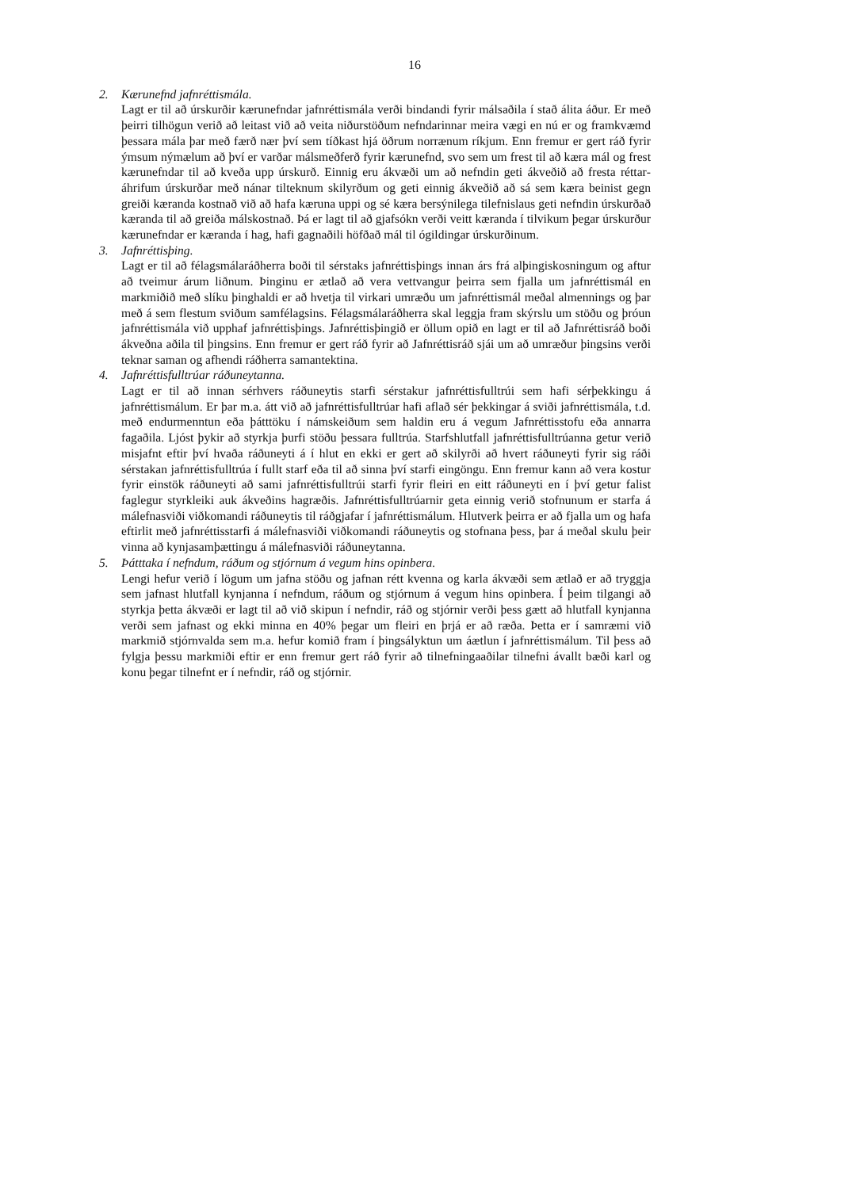16
2. Kærunefnd jafnréttismála.
Lagt er til að úrskurðir kærunefndar jafnréttismála verði bindandi fyrir málsaðila í stað álita áður. Er með þeirri tilhögun verið að leitast við að veita niðurstöðum nefndarinnar meira vægi en nú er og framkvæmd þessara mála þar með færð nær því sem tíðkast hjá öðrum norrænum ríkjum. Enn fremur er gert ráð fyrir ýmsum nýmælum að því er varðar málsmeðferð fyrir kærunefnd, svo sem um frest til að kæra mál og frest kærunefndar til að kveða upp úrskurð. Einnig eru ákvæði um að nefndin geti ákveðið að fresta réttar­áhrifum úrskurðar með nánar tilteknum skilyrðum og geti einnig ákveðið að sá sem kæra beinist gegn greiði kæranda kostnað við að hafa kæruna uppi og sé kæra bersýnilega tilefnislaus geti nefndin úrskurðað kæranda til að greiða málskostnað. Þá er lagt til að gjafsókn verði veitt kæranda í tilvikum þegar úrskurður kærunefndar er kæranda í hag, hafi gagnaðili höfðað mál til ógildingar úrskurðinum.
3. Jafnréttisþing.
Lagt er til að félagsmálaráðherra boði til sérstaks jafnréttisþings innan árs frá alþingis­kosningum og aftur að tveimur árum liðnum. Þinginu er ætlað að vera vettvangur þeirra sem fjalla um jafnréttismál en markmiðið með slíku þinghaldi er að hvetja til virkari umræðu um jafnréttismál meðal almennings og þar með á sem flestum sviðum sam­félagsins. Félagsmálaráðherra skal leggja fram skýrslu um stöðu og þróun jafnréttismála við upphaf jafnréttisþings. Jafnréttisþingið er öllum opið en lagt er til að Jafnréttisráð boði ákveðna aðila til þingsins. Enn fremur er gert ráð fyrir að Jafnréttisráð sjái um að umræður þingsins verði teknar saman og afhendi ráðherra samantektina.
4. Jafnréttisfulltrúar ráðuneytanna.
Lagt er til að innan sérhvers ráðuneytis starfi sérstakur jafnréttisfulltrúi sem hafi sér­þekkingu á jafnréttismálum. Er þar m.a. átt við að jafnréttisfulltrúar hafi aflað sér þekkingar á sviði jafnréttismála, t.d. með endurmenntun eða þátttöku í námskeiðum sem haldin eru á vegum Jafnréttisstofu eða annarra fagaðila. Ljóst þykir að styrkja þurfi stöðu þessara fulltrúa. Starfshlutfall jafnréttisfulltrúanna getur verið misjafnt eftir því hvaða ráðuneyti á í hlut en ekki er gert að skilyrði að hvert ráðuneyti fyrir sig ráði sérstakan jafnréttisfulltrúa í fullt starf eða til að sinna því starfi eingöngu. Enn fremur kann að vera kostur fyrir einstök ráðuneyti að sami jafnréttisfulltrúi starfi fyrir fleiri en eitt ráðuneyti en í því getur falist faglegur styrkleiki auk ákveðins hagræðis. Jafnréttis­fulltrúarnir geta einnig verið stofnunum er starfa á málefnasviði viðkomandi ráðuneytis til ráðgjafar í jafnréttismálum. Hlutverk þeirra er að fjalla um og hafa eftirlit með jafnréttisstarfi á málefnasviði viðkomandi ráðuneytis og stofnana þess, þar á meðal skulu þeir vinna að kynjasamþættingu á málefnasviði ráðuneytanna.
5. Þátttaka í nefndum, ráðum og stjórnum á vegum hins opinbera.
Lengi hefur verið í lögum um jafna stöðu og jafnan rétt kvenna og karla ákvæði sem ætlað er að tryggja sem jafnast hlutfall kynjanna í nefndum, ráðum og stjórnum á vegum hins opinbera. Í þeim tilgangi að styrkja þetta ákvæði er lagt til að við skipun í nefndir, ráð og stjórnir verði þess gætt að hlutfall kynjanna verði sem jafnast og ekki minna en 40% þegar um fleiri en þrjá er að ræða. Þetta er í samræmi við markmið stjórnvalda sem m.a. hefur komið fram í þingsályktun um áætlun í jafnréttismálum. Til þess að fylgja þessu markmiði eftir er enn fremur gert ráð fyrir að tilnefningaaðilar tilnefni ávallt bæði karl og konu þegar tilnefnt er í nefndir, ráð og stjórnir.